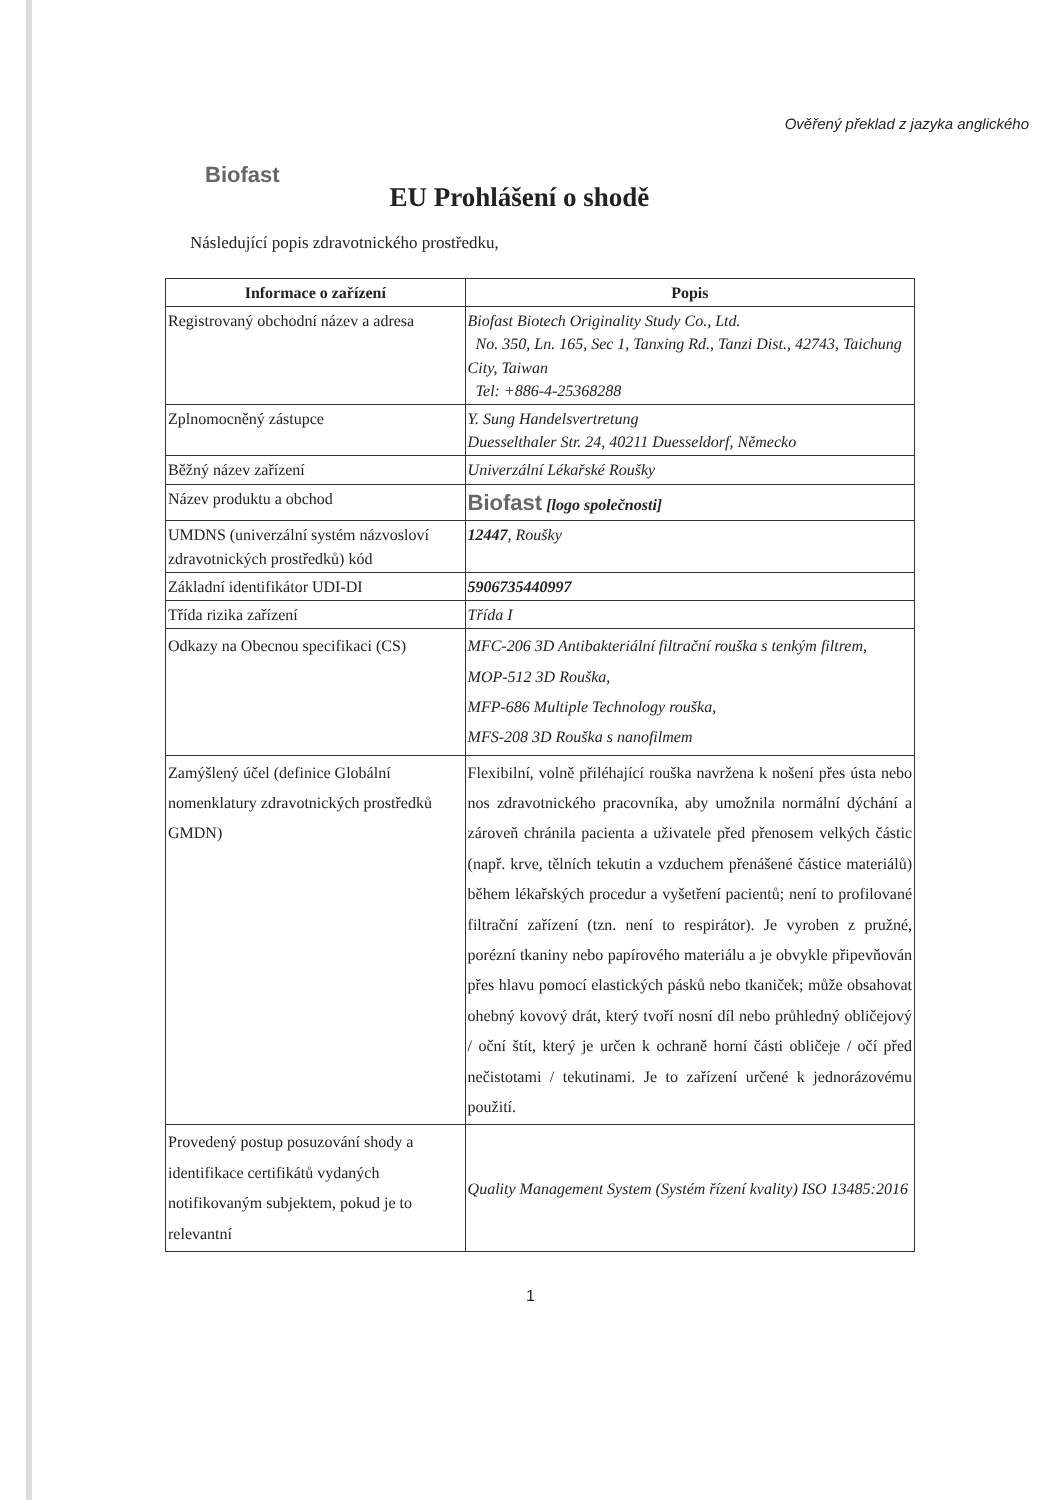Ověřený překlad z jazyka anglického
Biofast
EU Prohlášení o shodě
Následující popis zdravotnického prostředku,
| Informace o zařízení | Popis |
| --- | --- |
| Registrovaný obchodní název a adresa | Biofast Biotech Originality Study Co., Ltd. No. 350, Ln. 165, Sec 1, Tanxing Rd., Tanzi Dist., 42743, Taichung City, Taiwan Tel: +886-4-25368288 |
| Zplnomocněný zástupce | Y. Sung Handelsvertretung Duesselthaler Str. 24, 40211 Duesseldorf, Německo |
| Běžný název zařízení | Univerzální Lékařské Roušky |
| Název produktu a obchod | Biofast [logo společnosti] |
| UMDNS (univerzální systém názvosloví zdravotnických prostředků) kód | 12447 , Roušky |
| Základní identifikátor UDI-DI | 5906735440997 |
| Třída rizika zařízení | Třída I |
| Odkazy na Obecnou specifikaci (CS) | MFC-206 3D Antibakteriální filtrační rouška s tenkým filtrem, MOP-512 3D Rouška, MFP-686 Multiple Technology rouška, MFS-208 3D Rouška s nanofilmem |
| Zamýšlený účel (definice Globální nomenklatury zdravotnických prostředků GMDN) | Flexibilní, volně přiléhající rouška navržena k nošení přes ústa nebo nos zdravotnického pracovníka, aby umožnila normální dýchání a zároveň chránila pacienta a uživatele před přenosem velkých částic (např. krve, tělních tekutin a vzduchem přenášené částice materiálů) během lékařských procedur a vyšetření pacientů; není to profilované filtrační zařízení (tzn. není to respirátor). Je vyroben z pružné, porézní tkaniny nebo papírového materiálu a je obvykle připevňován přes hlavu pomocí elastických pásků nebo tkaniček; může obsahovat ohebný kovový drát, který tvoří nosní díl nebo průhledný obličejový / oční štít, který je určen k ochraně horní části obličeje / očí před nečistotami / tekutinami. Je to zařízení určené k jednorázovému použití. |
| Provedený postup posuzování shody a identifikace certifikátů vydaných notifikovaným subjektem, pokud je to relevantní | Quality Management System (Systém řízení kvality) ISO 13485:2016 |
1